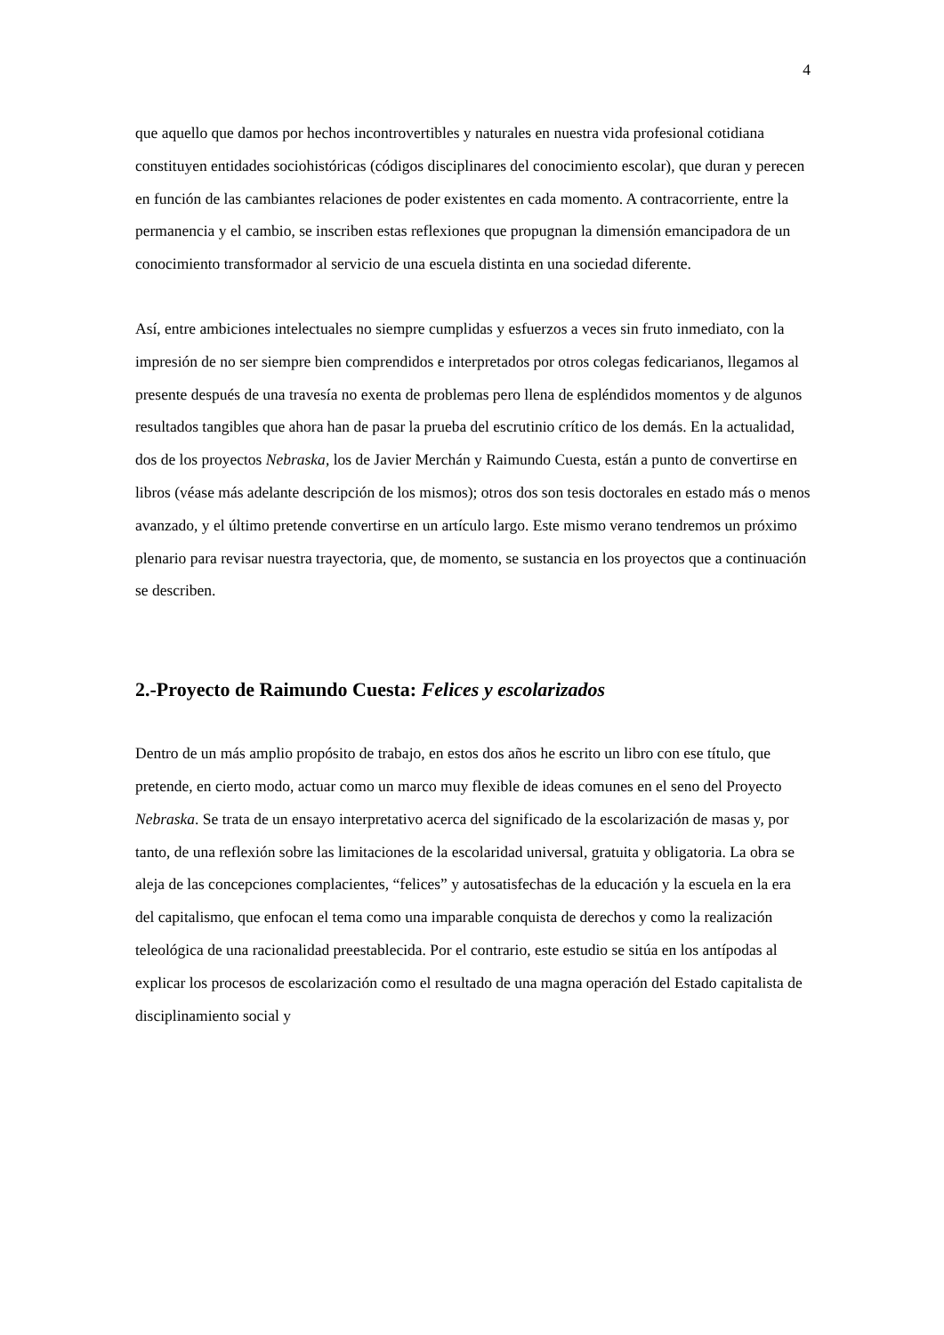4
que aquello que damos por hechos incontrovertibles y naturales en nuestra vida profesional cotidiana constituyen entidades sociohistóricas (códigos disciplinares del conocimiento escolar), que duran y perecen en función de las cambiantes relaciones de poder existentes en cada momento. A contracorriente, entre la permanencia y el cambio, se inscriben estas reflexiones que propugnan la dimensión emancipadora de un conocimiento transformador al servicio de una escuela distinta en una sociedad diferente.
Así, entre ambiciones intelectuales no siempre cumplidas y esfuerzos a veces sin fruto inmediato, con la impresión de no ser siempre bien comprendidos e interpretados por otros colegas fedicarianos, llegamos al presente después de una travesía no exenta de problemas pero llena de espléndidos momentos y de algunos resultados tangibles que ahora han de pasar la prueba del escrutinio crítico de los demás. En la actualidad, dos de los proyectos Nebraska, los de Javier Merchán y Raimundo Cuesta, están a punto de convertirse en libros (véase más adelante descripción de los mismos); otros dos son tesis doctorales en estado más o menos avanzado, y el último pretende convertirse en un artículo largo. Este mismo verano tendremos un próximo plenario para revisar nuestra trayectoria, que, de momento, se sustancia en los proyectos que a continuación se describen.
2.-Proyecto de Raimundo Cuesta: Felices y escolarizados
Dentro de un más amplio propósito de trabajo, en estos dos años he escrito un libro con ese título, que pretende, en cierto modo, actuar como un marco muy flexible de ideas comunes en el seno del Proyecto Nebraska. Se trata de un ensayo interpretativo acerca del significado de la escolarización de masas y, por tanto, de una reflexión sobre las limitaciones de la escolaridad universal, gratuita y obligatoria. La obra se aleja de las concepciones complacientes, “felices” y autosatisfechas de la educación y la escuela en la era del capitalismo, que enfocan el tema como una imparable conquista de derechos y como la realización teleológica de una racionalidad preestablecida. Por el contrario, este estudio se sitúa en los antípodas al explicar los procesos de escolarización como el resultado de una magna operación del Estado capitalista de disciplinamiento social y